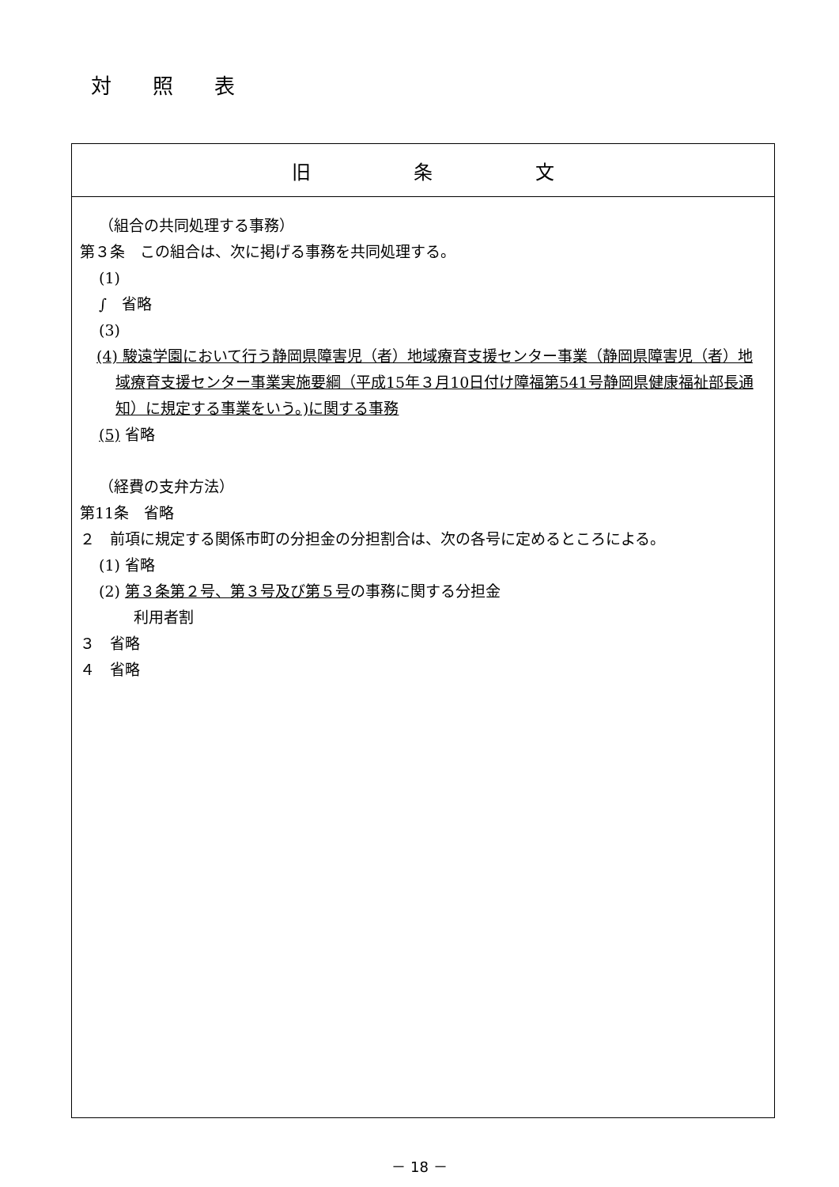対照表
| 旧条文 |
| --- |
| （組合の共同処理する事務） 第３条 この組合は、次に掲げる事務を共同処理する。 (1) ∫ 省略 (3) (4) 駿遠学園において行う静岡県障害児（者）地域療育支援センター事業（静岡県障害児（者）地域療育支援センター事業実施要綱（平成15年３月10日付け障福第541号静岡県健康福祉部長通知）に規定する事業をいう。)に関する事務 (5) 省略 （経費の支弁方法） 第11条 省略 ２ 前項に規定する関係市町の分担金の分担割合は、次の各号に定めるところによる。 (1) 省略 (2) 第３条第２号、第３号及び第５号 の事務に関する分担金 利用者割 ３ 省略 ４ 省略 |
－ 18 －